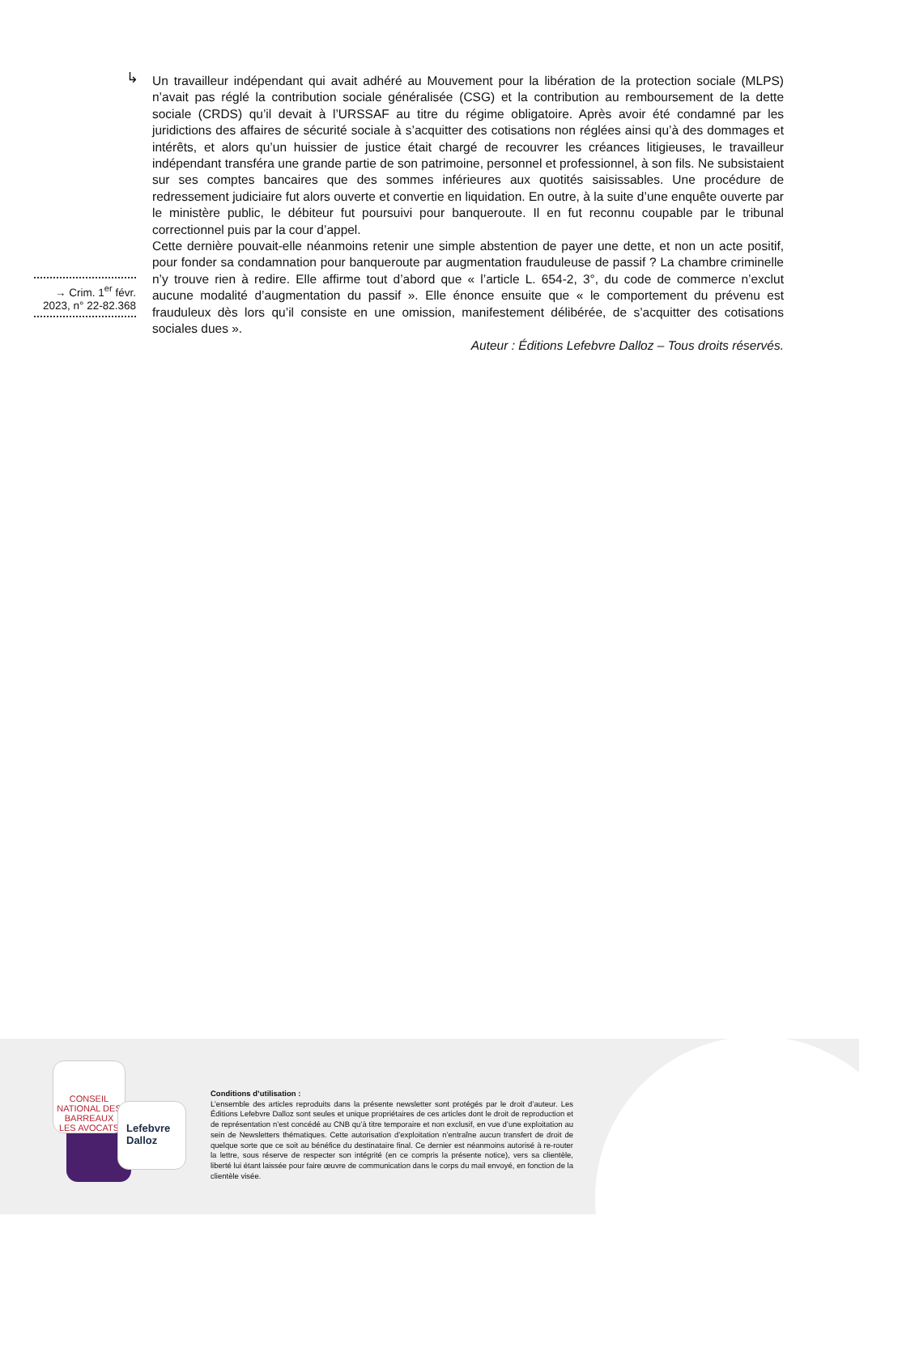→ Crim. 1<sup>er</sup> févr. 2023, n° 22-82.368
↳
Un travailleur indépendant qui avait adhéré au Mouvement pour la libération de la protection sociale (MLPS) n’avait pas réglé la contribution sociale généralisée (CSG) et la contribution au remboursement de la dette sociale (CRDS) qu’il devait à l’URSSAF au titre du régime obligatoire. Après avoir été condamné par les juridictions des affaires de sécurité sociale à s’acquitter des cotisations non réglées ainsi qu’à des dommages et intérêts, et alors qu’un huissier de justice était chargé de recouvrer les créances litigieuses, le travailleur indépendant transféra une grande partie de son patrimoine, personnel et professionnel, à son fils. Ne subsistaient sur ses comptes bancaires que des sommes inférieures aux quotités saisissables. Une procédure de redressement judiciaire fut alors ouverte et convertie en liquidation. En outre, à la suite d’une enquête ouverte par le ministère public, le débiteur fut poursuivi pour banqueroute. Il en fut reconnu coupable par le tribunal correctionnel puis par la cour d’appel.
Cette dernière pouvait-elle néanmoins retenir une simple abstention de payer une dette, et non un acte positif, pour fonder sa condamnation pour banqueroute par augmentation frauduleuse de passif ? La chambre criminelle n’y trouve rien à redire. Elle affirme tout d’abord que « l’article L. 654-2, 3°, du code de commerce n’exclut aucune modalité d’augmentation du passif ». Elle énonce ensuite que « le comportement du prévenu est frauduleux dès lors qu’il consiste en une omission, manifestement délibérée, de s’acquitter des cotisations sociales dues ».
Auteur : Éditions Lefebvre Dalloz – Tous droits réservés.
CONSEIL NATIONAL DES BARREAUX
LES AVOCATS
Lefebvre Dalloz
Conditions d’utilisation :
L’ensemble des articles reproduits dans la présente newsletter sont protégés par le droit d’auteur. Les Éditions Lefebvre Dalloz sont seules et unique propriétaires de ces articles dont le droit de reproduction et de représentation n’est concédé au CNB qu’à titre temporaire et non exclusif, en vue d’une exploitation au sein de Newsletters thématiques. Cette autorisation d’exploitation n’entraîne aucun transfert de droit de quelque sorte que ce soit au bénéfice du destinataire final. Ce dernier est néanmoins autorisé à re-router la lettre, sous réserve de respecter son intégrité (en ce compris la présente notice), vers sa clientèle, liberté lui étant laissée pour faire œuvre de communication dans le corps du mail envoyé, en fonction de la clientèle visée.